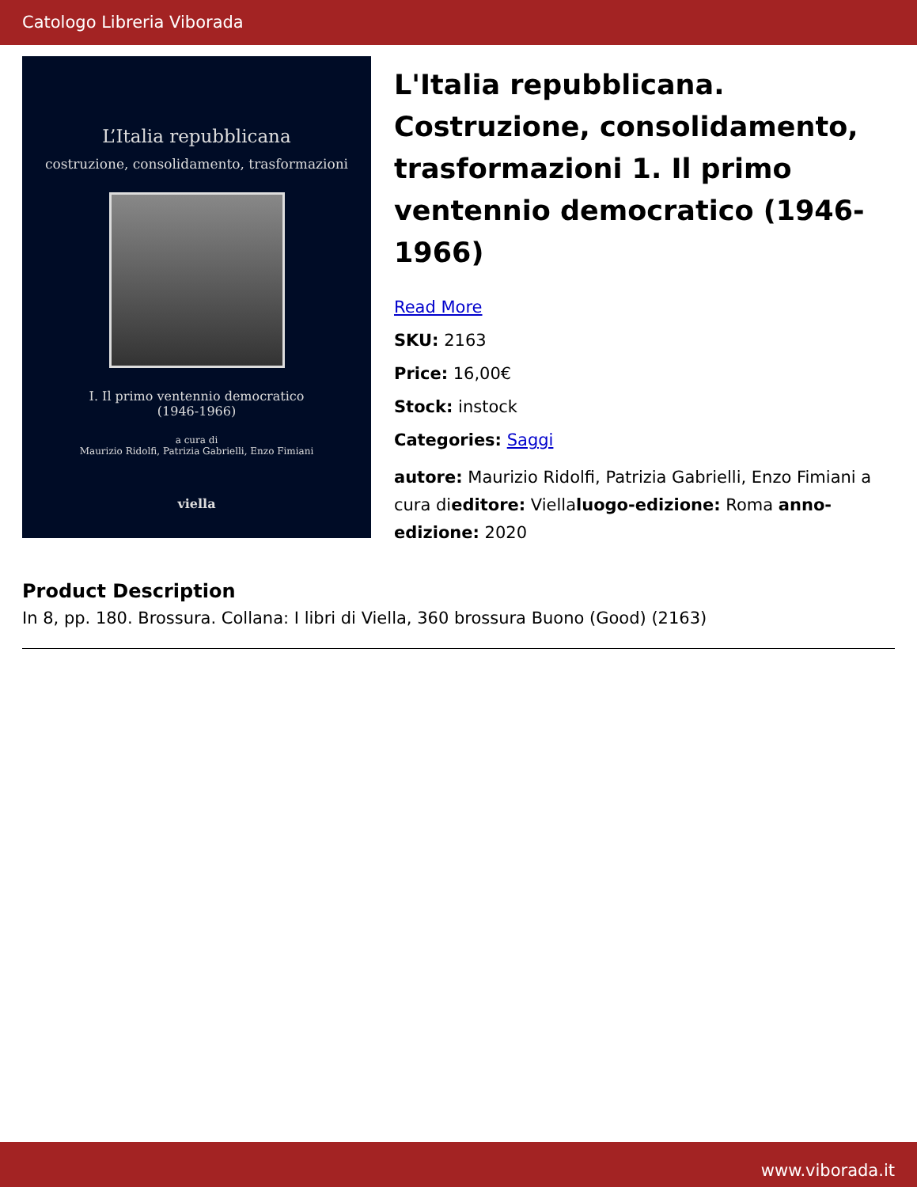Catologo Libreria Viborada
L’Italia repubblicana
costruzione, consolidamento, trasformazioni
I. Il primo ventennio democratico
(1946-1966)
a cura di
Maurizio Ridolfi, Patrizia Gabrielli, Enzo Fimiani
viella
L'Italia repubblicana. Costruzione, consolidamento, trasformazioni 1. Il primo ventennio democratico (1946-1966)
Read More
SKU: 2163
Price: 16,00€
Stock: instock
Categories: Saggi
autore: Maurizio Ridolfi, Patrizia Gabrielli, Enzo Fimiani a cura dieditore: Viellaluogo-edizione: Roma anno-edizione: 2020
Product Description
In 8, pp. 180. Brossura. Collana: I libri di Viella, 360 brossura Buono (Good) (2163)
www.viborada.it